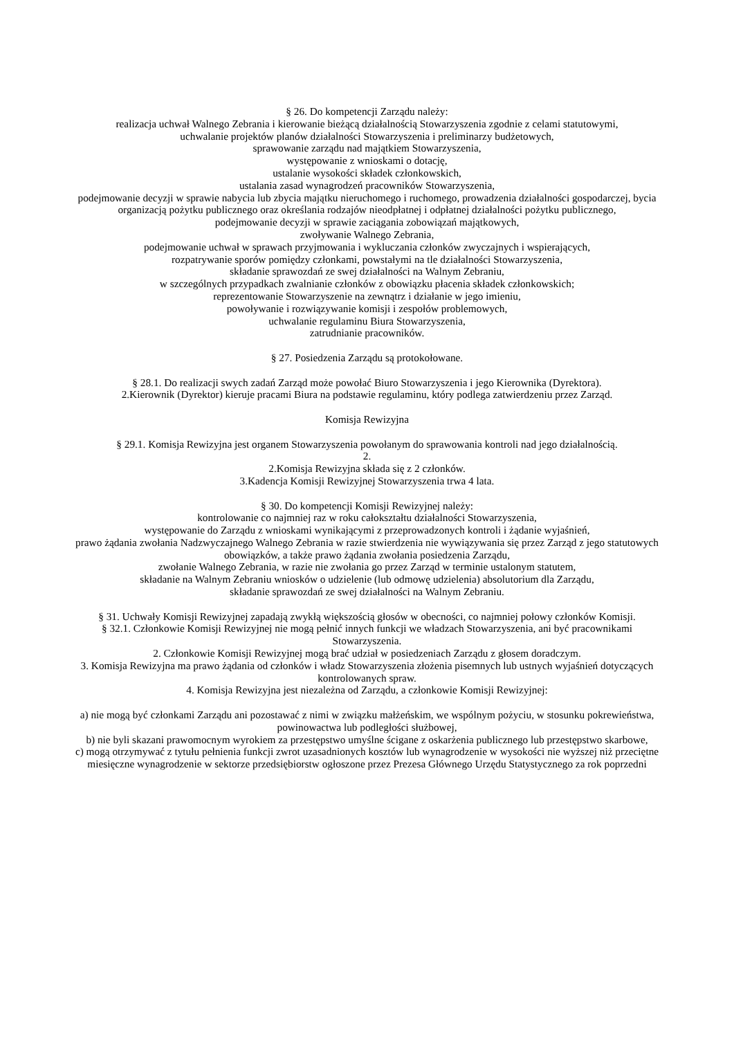§ 26. Do kompetencji Zarządu należy:
realizacja uchwał Walnego Zebrania i kierowanie bieżącą działalnością Stowarzyszenia zgodnie z celami statutowymi,
uchwalanie projektów planów działalności Stowarzyszenia i preliminarzy budżetowych,
sprawowanie zarządu nad majątkiem Stowarzyszenia,
występowanie z wnioskami o dotację,
ustalanie wysokości składek członkowskich,
ustalania zasad wynagrodzeń pracowników Stowarzyszenia,
podejmowanie decyzji w sprawie nabycia lub zbycia majątku nieruchomego i ruchomego, prowadzenia działalności gospodarczej, bycia organizacją pożytku publicznego oraz określania rodzajów nieodpłatnej i odpłatnej działalności pożytku publicznego,
podejmowanie decyzji w sprawie zaciągania zobowiązań majątkowych,
zwoływanie Walnego Zebrania,
podejmowanie uchwał w sprawach przyjmowania i wykluczania członków zwyczajnych i wspierających,
rozpatrywanie sporów pomiędzy członkami, powstałymi na tle działalności Stowarzyszenia,
składanie sprawozdań ze swej działalności na Walnym Zebraniu,
w szczególnych przypadkach zwalnianie członków z obowiązku płacenia składek członkowskich;
reprezentowanie Stowarzyszenie na zewnątrz i działanie w jego imieniu,
powoływanie i rozwiązywanie komisji i zespołów problemowych,
uchwalanie regulaminu Biura Stowarzyszenia,
zatrudnianie pracowników.
§ 27. Posiedzenia Zarządu są protokołowane.
§ 28.1. Do realizacji swych zadań Zarząd może powołać Biuro Stowarzyszenia i jego Kierownika (Dyrektora).
2.Kierownik (Dyrektor) kieruje pracami Biura na podstawie regulaminu, który podlega zatwierdzeniu przez Zarząd.
Komisja Rewizyjna
§ 29.1. Komisja Rewizyjna jest organem Stowarzyszenia powołanym do sprawowania kontroli nad jego działalnością.
2.
2.Komisja Rewizyjna składa się z 2 członków.
3.Kadencja Komisji Rewizyjnej Stowarzyszenia trwa 4 lata.
§ 30. Do kompetencji Komisji Rewizyjnej należy:
kontrolowanie co najmniej raz w roku całokształtu działalności Stowarzyszenia,
występowanie do Zarządu z wnioskami wynikającymi z przeprowadzonych kontroli i żądanie wyjaśnień,
prawo żądania zwołania Nadzwyczajnego Walnego Zebrania w razie stwierdzenia nie wywiązywania się przez Zarząd z jego statutowych obowiązków, a także prawo żądania zwołania posiedzenia Zarządu,
zwołanie Walnego Zebrania, w razie nie zwołania go przez Zarząd w terminie ustalonym statutem,
składanie na Walnym Zebraniu wniosków o udzielenie (lub odmowę udzielenia) absolutorium dla Zarządu,
składanie sprawozdań ze swej działalności na Walnym Zebraniu.
§ 31. Uchwały Komisji Rewizyjnej zapadają zwykłą większością głosów w obecności, co najmniej połowy członków Komisji.
§ 32.1. Członkowie Komisji Rewizyjnej nie mogą pełnić innych funkcji we władzach Stowarzyszenia, ani być pracownikami Stowarzyszenia.
2. Członkowie Komisji Rewizyjnej mogą brać udział w posiedzeniach Zarządu z głosem doradczym.
3. Komisja Rewizyjna ma prawo żądania od członków i władz Stowarzyszenia złożenia pisemnych lub ustnych wyjaśnień dotyczących kontrolowanych spraw.
4. Komisja Rewizyjna jest niezależna od Zarządu, a członkowie Komisji Rewizyjnej:
a) nie mogą być członkami Zarządu ani pozostawać z nimi w związku małżeńskim, we wspólnym pożyciu, w stosunku pokrewieństwa, powinowactwa lub podległości służbowej,
b) nie byli skazani prawomocnym wyrokiem za przestępstwo umyślne ścigane z oskarżenia publicznego lub przestępstwo skarbowe,
c) mogą otrzymywać z tytułu pełnienia funkcji zwrot uzasadnionych kosztów lub wynagrodzenie w wysokości nie wyższej niż przeciętne miesięczne wynagrodzenie w sektorze przedsiębiorstw ogłoszone przez Prezesa Głównego Urzędu Statystycznego za rok poprzedni